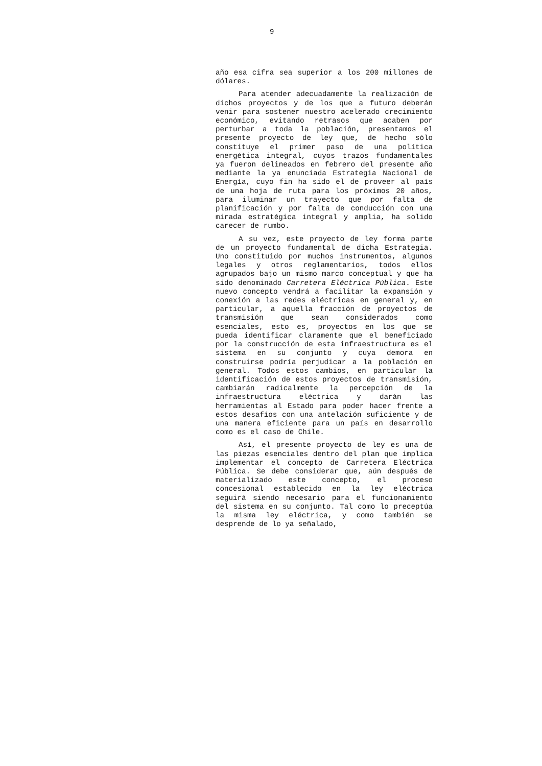9
año esa cifra sea superior a los 200 millones de dólares.
Para atender adecuadamente la realización de dichos proyectos y de los que a futuro deberán venir para sostener nuestro acelerado crecimiento económico, evitando retrasos que acaben por perturbar a toda la población, presentamos el presente proyecto de ley que, de hecho sólo constituye el primer paso de una política energética integral, cuyos trazos fundamentales ya fueron delineados en febrero del presente año mediante la ya enunciada Estrategia Nacional de Energía, cuyo fin ha sido el de proveer al país de una hoja de ruta para los próximos 20 años, para iluminar un trayecto que por falta de planificación y por falta de conducción con una mirada estratégica integral y amplia, ha solido carecer de rumbo.
A su vez, este proyecto de ley forma parte de un proyecto fundamental de dicha Estrategia. Uno constituido por muchos instrumentos, algunos legales y otros reglamentarios, todos ellos agrupados bajo un mismo marco conceptual y que ha sido denominado Carretera Eléctrica Pública. Este nuevo concepto vendrá a facilitar la expansión y conexión a las redes eléctricas en general y, en particular, a aquella fracción de proyectos de transmisión que sean considerados como esenciales, esto es, proyectos en los que se pueda identificar claramente que el beneficiado por la construcción de esta infraestructura es el sistema en su conjunto y cuya demora en construirse podría perjudicar a la población en general. Todos estos cambios, en particular la identificación de estos proyectos de transmisión, cambiarán radicalmente la percepción de la infraestructura eléctrica y darán las herramientas al Estado para poder hacer frente a estos desafíos con una antelación suficiente y de una manera eficiente para un país en desarrollo como es el caso de Chile.
Así, el presente proyecto de ley es una de las piezas esenciales dentro del plan que implica implementar el concepto de Carretera Eléctrica Pública. Se debe considerar que, aún después de materializado este concepto, el proceso concesional establecido en la ley eléctrica seguirá siendo necesario para el funcionamiento del sistema en su conjunto. Tal como lo preceptúa la misma ley eléctrica, y como también se desprende de lo ya señalado,